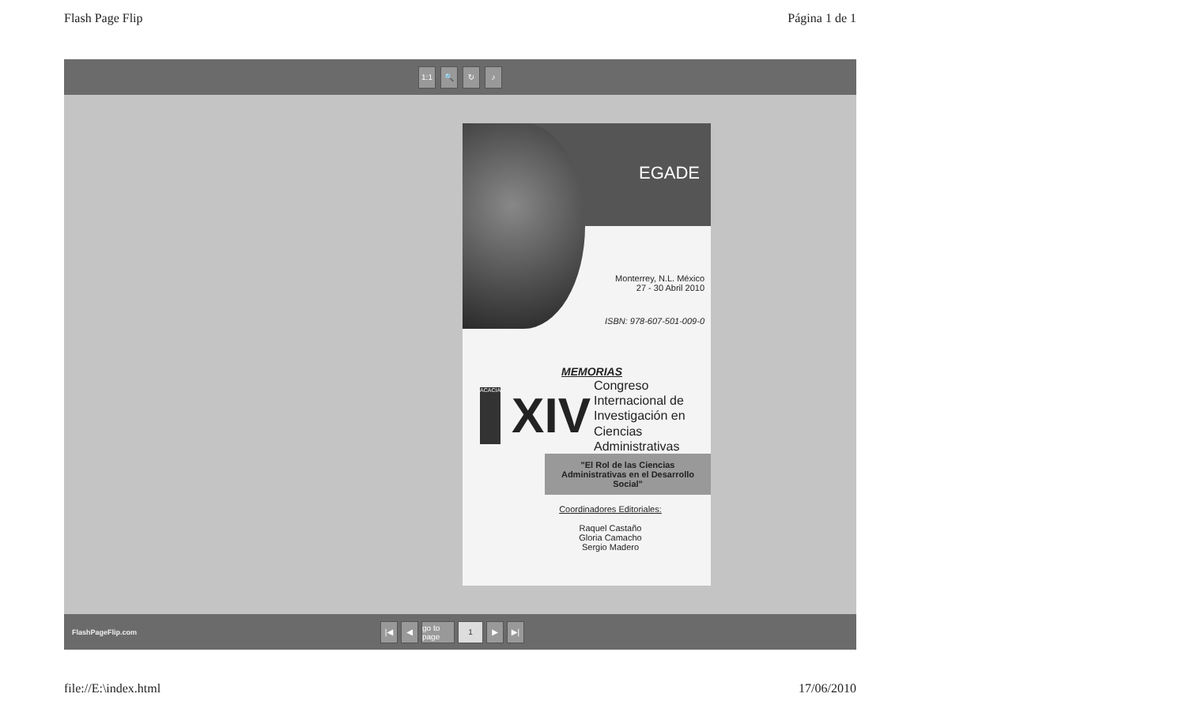Flash Page Flip Página 1 de 1
1:1 🔍 ↻ ♪
EGADE
Monterrey, N.L. México
27 - 30 Abril 2010
ISBN: 978-607-501-009-0
MEMORIAS
ACACIA
XIV
Congreso Internacional de Investigación en Ciencias Administrativas
"El Rol de las Ciencias Administrativas en el Desarrollo Social"
Coordinadores Editoriales:
Raquel Castaño
Gloria Camacho
Sergio Madero
FlashPageFlip.com |◀ ◀ go to page 1 ▶ ▶|
file://E:\index.html 17/06/2010